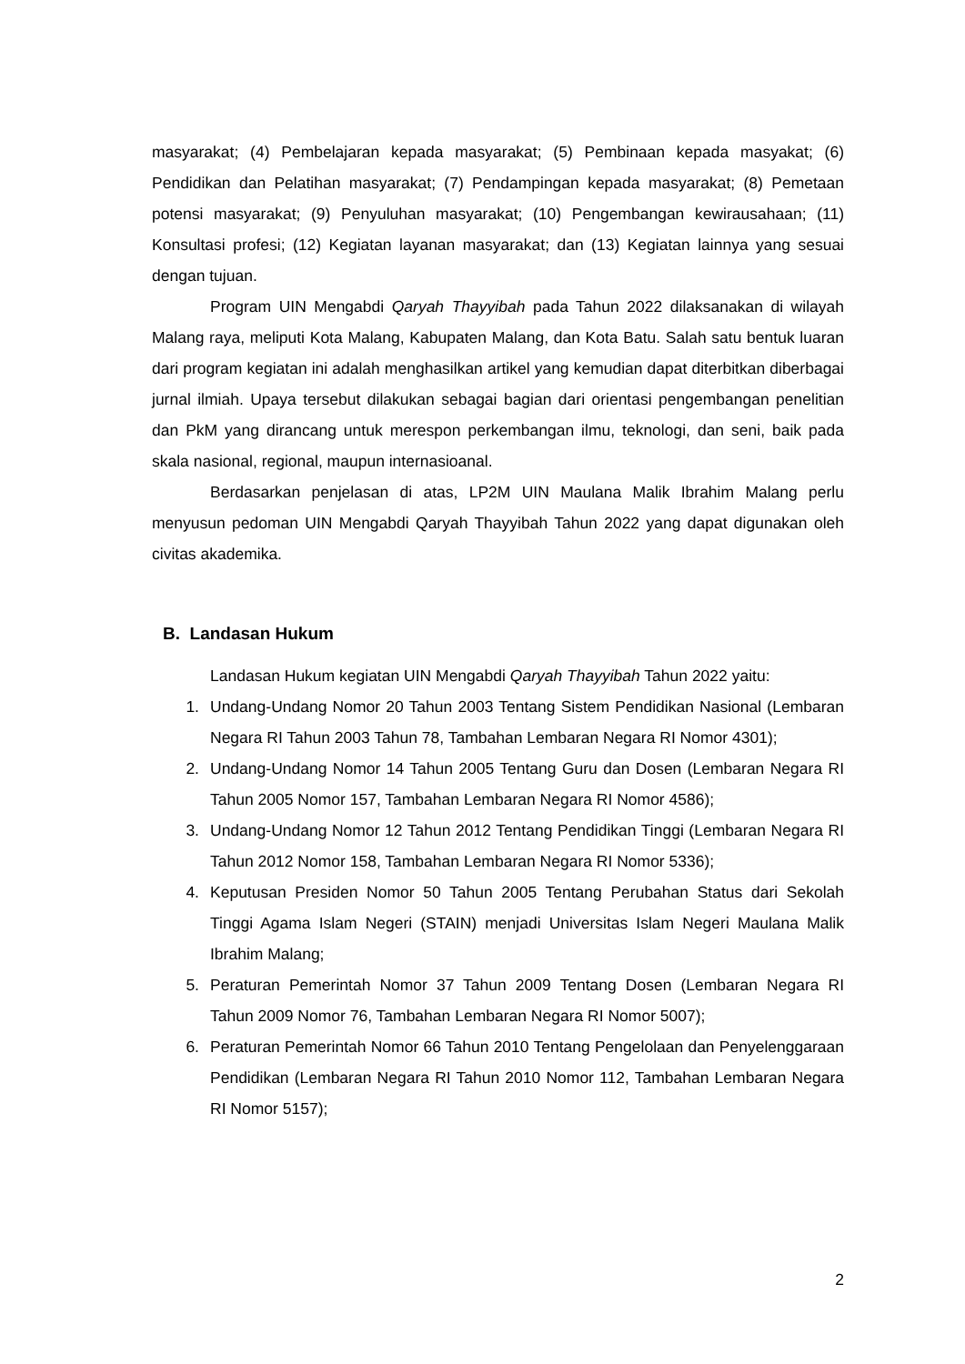masyarakat; (4) Pembelajaran kepada masyarakat; (5) Pembinaan kepada masyakat; (6) Pendidikan dan Pelatihan masyarakat; (7) Pendampingan kepada masyarakat; (8) Pemetaan potensi masyarakat; (9) Penyuluhan masyarakat; (10) Pengembangan kewirausahaan; (11) Konsultasi profesi; (12) Kegiatan layanan masyarakat; dan (13) Kegiatan lainnya yang sesuai dengan tujuan.
Program UIN Mengabdi Qaryah Thayyibah pada Tahun 2022 dilaksanakan di wilayah Malang raya, meliputi Kota Malang, Kabupaten Malang, dan Kota Batu. Salah satu bentuk luaran dari program kegiatan ini adalah menghasilkan artikel yang kemudian dapat diterbitkan diberbagai jurnal ilmiah. Upaya tersebut dilakukan sebagai bagian dari orientasi pengembangan penelitian dan PkM yang dirancang untuk merespon perkembangan ilmu, teknologi, dan seni, baik pada skala nasional, regional, maupun internasioanal.
Berdasarkan penjelasan di atas, LP2M UIN Maulana Malik Ibrahim Malang perlu menyusun pedoman UIN Mengabdi Qaryah Thayyibah Tahun 2022 yang dapat digunakan oleh civitas akademika.
B. Landasan Hukum
Landasan Hukum kegiatan UIN Mengabdi Qaryah Thayyibah Tahun 2022 yaitu:
1. Undang-Undang Nomor 20 Tahun 2003 Tentang Sistem Pendidikan Nasional (Lembaran Negara RI Tahun 2003 Tahun 78, Tambahan Lembaran Negara RI Nomor 4301);
2. Undang-Undang Nomor 14 Tahun 2005 Tentang Guru dan Dosen (Lembaran Negara RI Tahun 2005 Nomor 157, Tambahan Lembaran Negara RI Nomor 4586);
3. Undang-Undang Nomor 12 Tahun 2012 Tentang Pendidikan Tinggi (Lembaran Negara RI Tahun 2012 Nomor 158, Tambahan Lembaran Negara RI Nomor 5336);
4. Keputusan Presiden Nomor 50 Tahun 2005 Tentang Perubahan Status dari Sekolah Tinggi Agama Islam Negeri (STAIN) menjadi Universitas Islam Negeri Maulana Malik Ibrahim Malang;
5. Peraturan Pemerintah Nomor 37 Tahun 2009 Tentang Dosen (Lembaran Negara RI Tahun 2009 Nomor 76, Tambahan Lembaran Negara RI Nomor 5007);
6. Peraturan Pemerintah Nomor 66 Tahun 2010 Tentang Pengelolaan dan Penyelenggaraan Pendidikan (Lembaran Negara RI Tahun 2010 Nomor 112, Tambahan Lembaran Negara RI Nomor 5157);
2